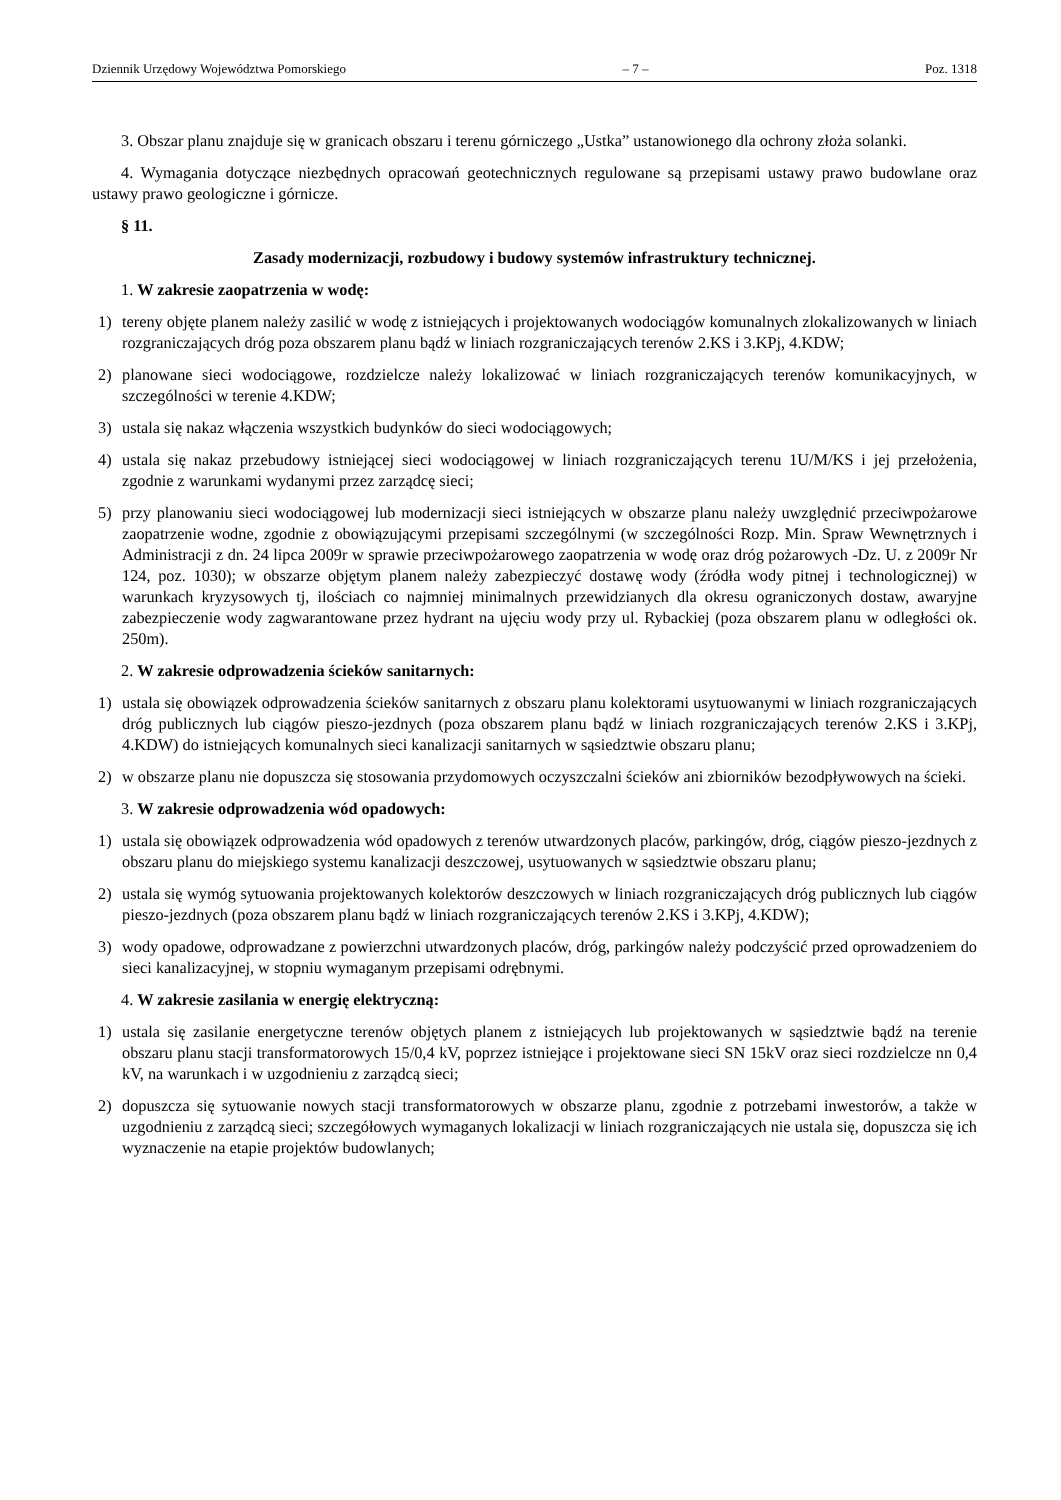Dziennik Urzędowy Województwa Pomorskiego – 7 – Poz. 1318
3. Obszar planu znajduje się w granicach obszaru i terenu górniczego „Ustka” ustanowionego dla ochrony złoża solanki.
4. Wymagania dotyczące niezbędnych opracowań geotechnicznych regulowane są przepisami ustawy prawo budowlane oraz ustawy prawo geologiczne i górnicze.
§ 11.
Zasady modernizacji, rozbudowy i budowy systemów infrastruktury technicznej.
1. W zakresie zaopatrzenia w wodę:
1) tereny objęte planem należy zasilić w wodę z istniejących i projektowanych wodociągów komunalnych zlokalizowanych w liniach rozgraniczających dróg poza obszarem planu bądź w liniach rozgraniczających terenów 2.KS i 3.KPj, 4.KDW;
2) planowane sieci wodociągowe, rozdzielcze należy lokalizować w liniach rozgraniczających terenów komunikacyjnych, w szczególności w terenie 4.KDW;
3) ustala się nakaz włączenia wszystkich budynków do sieci wodociągowych;
4) ustala się nakaz przebudowy istniejącej sieci wodociągowej w liniach rozgraniczających terenu 1U/M/KS i jej przełożenia, zgodnie z warunkami wydanymi przez zarządcę sieci;
5) przy planowaniu sieci wodociągowej lub modernizacji sieci istniejących w obszarze planu należy uwzględnić przeciwpożarowe zaopatrzenie wodne, zgodnie z obowiązującymi przepisami szczególnymi (w szczególności Rozp. Min. Spraw Wewnętrznych i Administracji z dn. 24 lipca 2009r w sprawie przeciwpożarowego zaopatrzenia w wodę oraz dróg pożarowych -Dz. U. z 2009r Nr 124, poz. 1030); w obszarze objętym planem należy zabezpieczyć dostawę wody (źródła wody pitnej i technologicznej) w warunkach kryzysowych tj, ilościach co najmniej minimalnych przewidzianych dla okresu ograniczonych dostaw, awaryjne zabezpieczenie wody zagwarantowane przez hydrant na ujęciu wody przy ul. Rybackiej (poza obszarem planu w odległości ok. 250m).
2. W zakresie odprowadzenia ścieków sanitarnych:
1) ustala się obowiązek odprowadzenia ścieków sanitarnych z obszaru planu kolektorami usytuowanymi w liniach rozgraniczających dróg publicznych lub ciągów pieszo-jezdnych (poza obszarem planu bądź w liniach rozgraniczających terenów 2.KS i 3.KPj, 4.KDW) do istniejących komunalnych sieci kanalizacji sanitarnych w sąsiedztwie obszaru planu;
2) w obszarze planu nie dopuszcza się stosowania przydomowych oczyszczalni ścieków ani zbiorników bezodpływowych na ścieki.
3. W zakresie odprowadzenia wód opadowych:
1) ustala się obowiązek odprowadzenia wód opadowych z terenów utwardzonych placów, parkingów, dróg, ciągów pieszo-jezdnych z obszaru planu do miejskiego systemu kanalizacji deszczowej, usytuowanych w sąsiedztwie obszaru planu;
2) ustala się wymóg sytuowania projektowanych kolektorów deszczowych w liniach rozgraniczających dróg publicznych lub ciągów pieszo-jezdnych (poza obszarem planu bądź w liniach rozgraniczających terenów 2.KS i 3.KPj, 4.KDW);
3) wody opadowe, odprowadzane z powierzchni utwardzonych placów, dróg, parkingów należy podczyścić przed oprowadzeniem do sieci kanalizacyjnej, w stopniu wymaganym przepisami odrębnymi.
4. W zakresie zasilania w energię elektryczną:
1) ustala się zasilanie energetyczne terenów objętych planem z istniejących lub projektowanych w sąsiedztwie bądź na terenie obszaru planu stacji transformatorowych 15/0,4 kV, poprzez istniejące i projektowane sieci SN 15kV oraz sieci rozdzielcze nn 0,4 kV, na warunkach i w uzgodnieniu z zarządcą sieci;
2) dopuszcza się sytuowanie nowych stacji transformatorowych w obszarze planu, zgodnie z potrzebami inwestorów, a także w uzgodnieniu z zarządcą sieci; szczegółowych wymaganych lokalizacji w liniach rozgraniczających nie ustala się, dopuszcza się ich wyznaczenie na etapie projektów budowlanych;